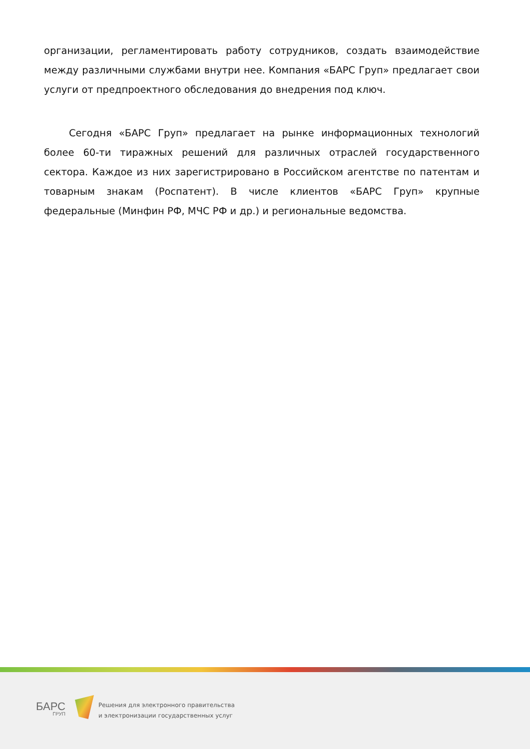организации, регламентировать работу сотрудников, создать взаимодействие между различными службами внутри нее. Компания «БАРС Груп» предлагает свои услуги от предпроектного обследования до внедрения под ключ.
Сегодня «БАРС Груп» предлагает на рынке информационных технологий более 60-ти тиражных решений для различных отраслей государственного сектора. Каждое из них зарегистрировано в Российском агентстве по патентам и товарным знакам (Роспатент). В числе клиентов «БАРС Груп» крупные федеральные (Минфин РФ, МЧС РФ и др.) и региональные ведомства.
БАРС
ГРУП
Решения для электронного правительства
и электронизации государственных услуг